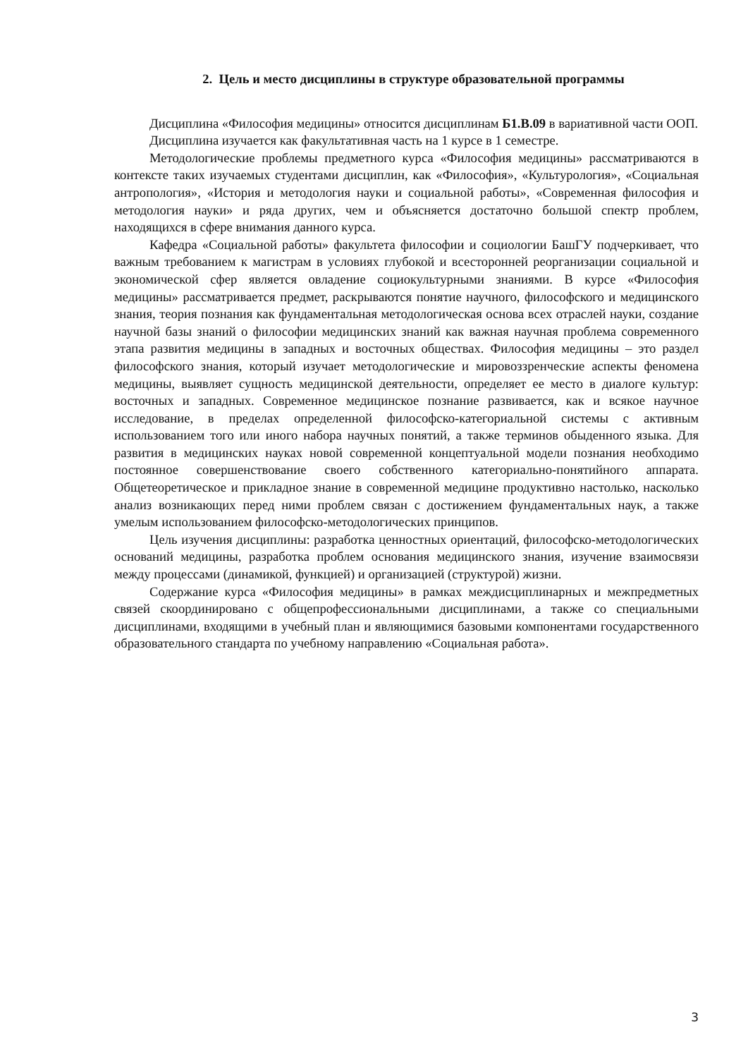2. Цель и место дисциплины в структуре образовательной программы
Дисциплина «Философия медицины» относится дисциплинам Б1.В.09 в вариативной части ООП.
Дисциплина изучается как факультативная часть на 1 курсе в 1 семестре.
Методологические проблемы предметного курса «Философия медицины» рассматриваются в контексте таких изучаемых студентами дисциплин, как «Философия», «Культурология», «Социальная антропология», «История и методология науки и социальной работы», «Современная философия и методология науки» и ряда других, чем и объясняется достаточно большой спектр проблем, находящихся в сфере внимания данного курса.
Кафедра «Социальной работы» факультета философии и социологии БашГУ подчеркивает, что важным требованием к магистрам в условиях глубокой и всесторонней реорганизации социальной и экономической сфер является овладение социокультурными знаниями. В курсе «Философия медицины» рассматривается предмет, раскрываются понятие научного, философского и медицинского знания, теория познания как фундаментальная методологическая основа всех отраслей науки, создание научной базы знаний о философии медицинских знаний как важная научная проблема современного этапа развития медицины в западных и восточных обществах. Философия медицины – это раздел философского знания, который изучает методологические и мировоззренческие аспекты феномена медицины, выявляет сущность медицинской деятельности, определяет ее место в диалоге культур: восточных и западных. Современное медицинское познание развивается, как и всякое научное исследование, в пределах определенной философско-категориальной системы с активным использованием того или иного набора научных понятий, а также терминов обыденного языка. Для развития в медицинских науках новой современной концептуальной модели познания необходимо постоянное совершенствование своего собственного категориально-понятийного аппарата. Общетеоретическое и прикладное знание в современной медицине продуктивно настолько, насколько анализ возникающих перед ними проблем связан с достижением фундаментальных наук, а также умелым использованием философско-методологических принципов.
Цель изучения дисциплины: разработка ценностных ориентаций, философско-методологических оснований медицины, разработка проблем основания медицинского знания, изучение взаимосвязи между процессами (динамикой, функцией) и организацией (структурой) жизни.
Содержание курса «Философия медицины» в рамках междисциплинарных и межпредметных связей скоординировано с общепрофессиональными дисциплинами, а также со специальными дисциплинами, входящими в учебный план и являющимися базовыми компонентами государственного образовательного стандарта по учебному направлению «Социальная работа».
3